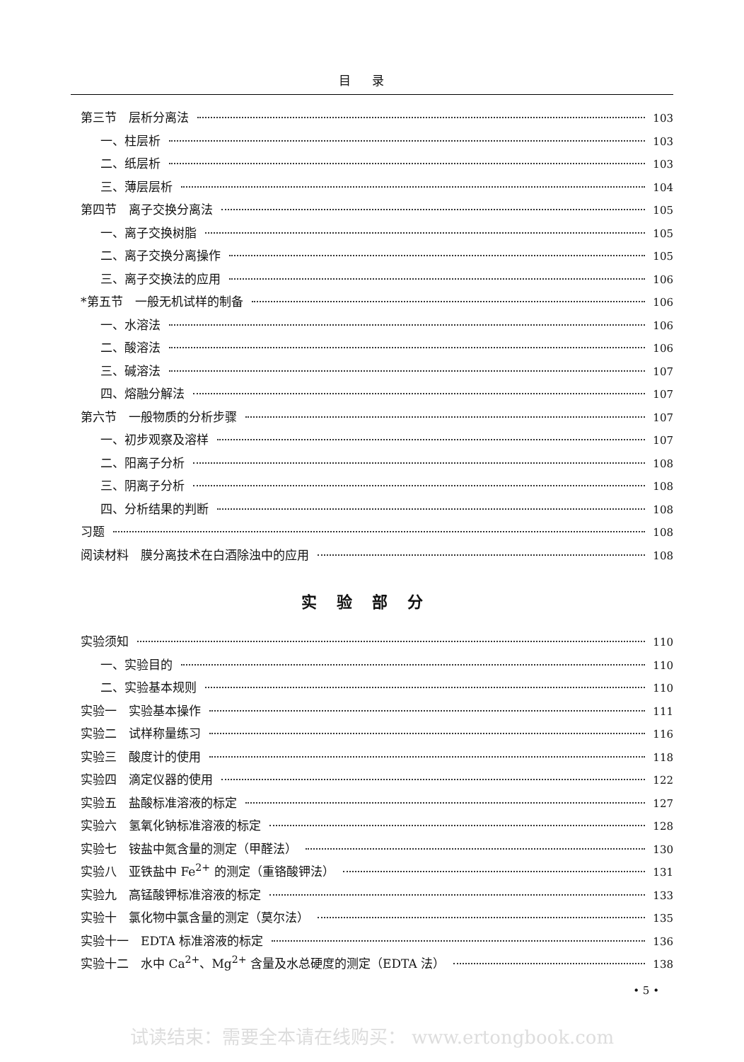目录
第三节　层析分离法 103
一、柱层析 103
二、纸层析 103
三、薄层层析 104
第四节　离子交换分离法 105
一、离子交换树脂 105
二、离子交换分离操作 105
三、离子交换法的应用 106
*第五节　一般无机试样的制备 106
一、水溶法 106
二、酸溶法 106
三、碱溶法 107
四、熔融分解法 107
第六节　一般物质的分析步骤 107
一、初步观察及溶样 107
二、阳离子分析 108
三、阴离子分析 108
四、分析结果的判断 108
习题 108
阅读材料　膜分离技术在白酒除浊中的应用 108
实验部分
实验须知 110
一、实验目的 110
二、实验基本规则 110
实验一　实验基本操作 111
实验二　试样称量练习 116
实验三　酸度计的使用 118
实验四　滴定仪器的使用 122
实验五　盐酸标准溶液的标定 127
实验六　氢氧化钠标准溶液的标定 128
实验七　铵盐中氮含量的测定（甲醛法） 130
实验八　亚铁盐中 Fe<sup>2+</sup> 的测定（重铬酸钾法） 131
实验九　高锰酸钾标准溶液的标定 133
实验十　氯化物中氯含量的测定（莫尔法） 135
实验十一　EDTA 标准溶液的标定 136
实验十二　水中 Ca<sup>2+</sup>、Mg<sup>2+</sup> 含量及水总硬度的测定（EDTA 法） 138
• 5 •
试读结束：需要全本请在线购买： www.ertongbook.com